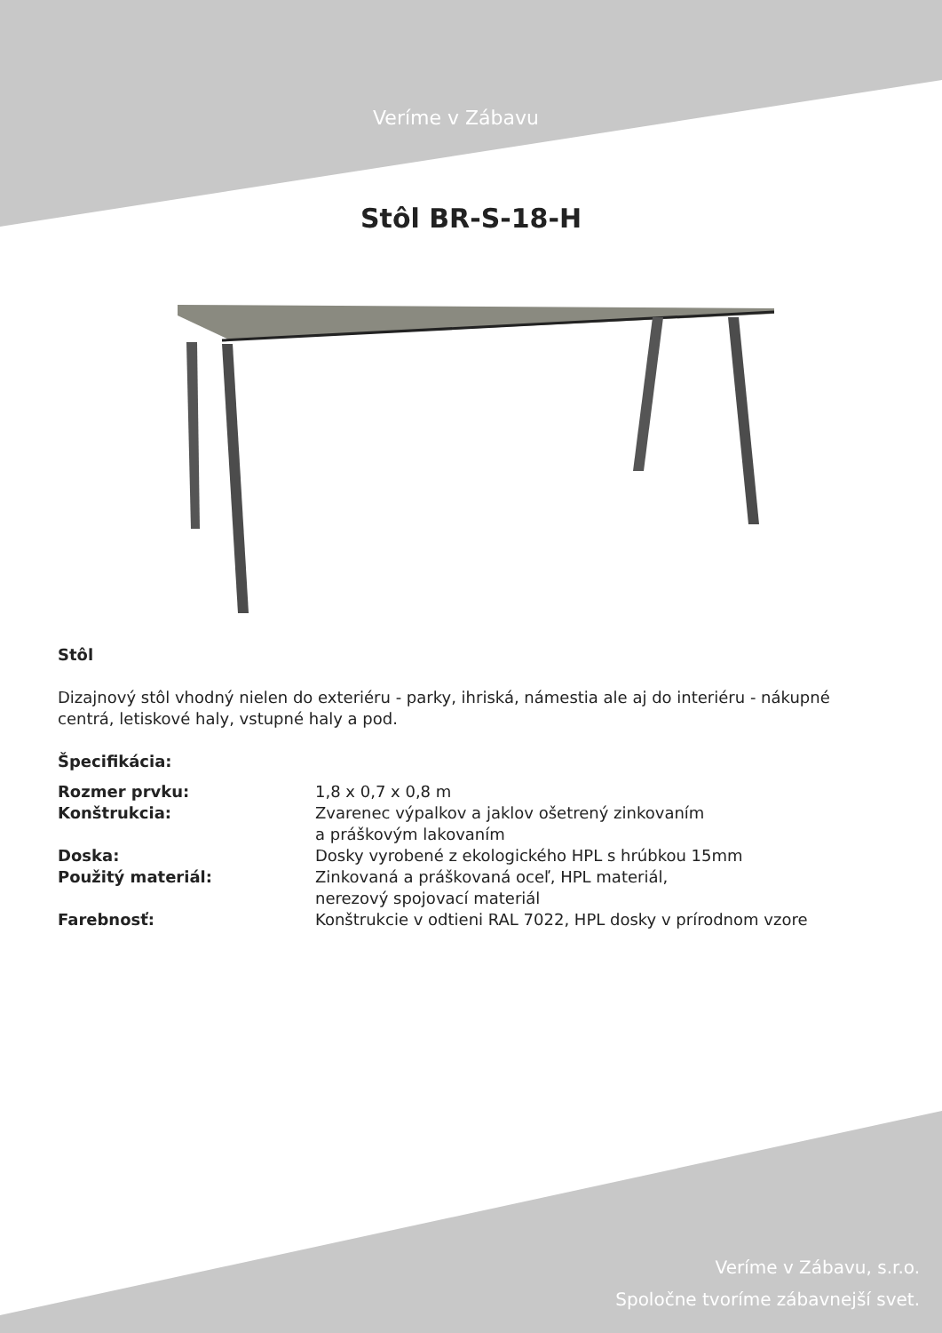Veríme v Zábavu
Stôl BR-S-18-H
Stôl
Dizajnový stôl vhodný nielen do exteriéru - parky, ihriská, námestia ale aj do interiéru - nákupné centrá, letiskové haly, vstupné haly a pod.
Špecifikácia:
Rozmer prvku: 1,8 x 0,7 x 0,8 m Konštrukcia: Zvarenec výpalkov a jaklov ošetrený zinkovaním
a práškovým lakovaním Doska: Dosky vyrobené z ekologického HPL s hrúbkou 15mm Použitý materiál: Zinkovaná a práškovaná oceľ, HPL materiál,
nerezový spojovací materiál Farebnosť: Konštrukcie v odtieni RAL 7022, HPL dosky v prírodnom vzore
Veríme v Zábavu, s.r.o.
Spoločne tvoríme zábavnejší svet.